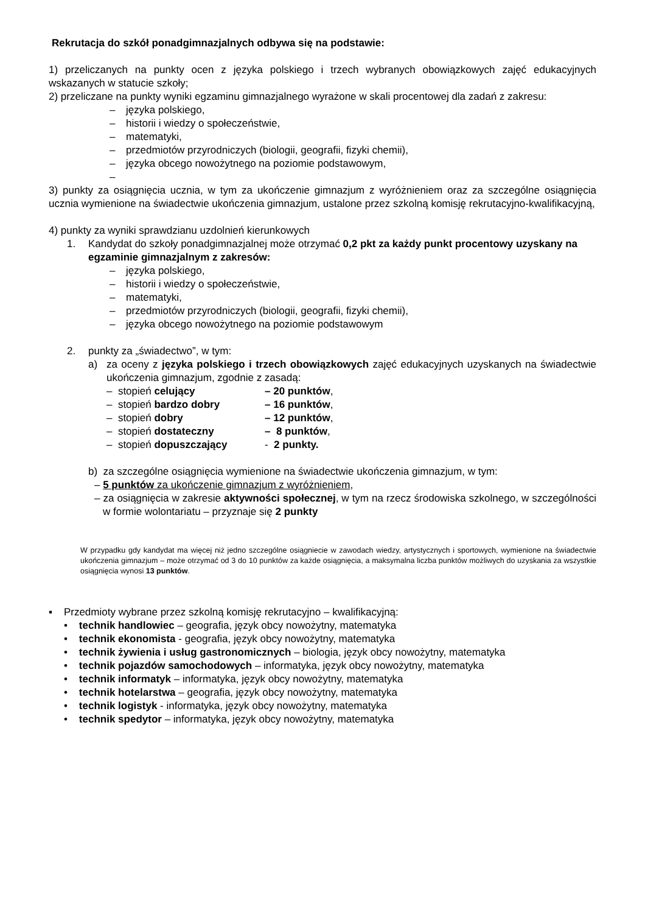Rekrutacja do szkół ponadgimnazjalnych odbywa się na podstawie:
1) przeliczanych na punkty ocen z języka polskiego i trzech wybranych obowiązkowych zajęć edukacyjnych wskazanych w statucie szkoły;
2) przeliczane na punkty wyniki egzaminu gimnazjalnego wyrażone w skali procentowej dla zadań z zakresu:
– języka polskiego,
– historii i wiedzy o społeczeństwie,
– matematyki,
– przedmiotów przyrodniczych (biologii, geografii, fizyki chemii),
– języka obcego nowożytnego na poziomie podstawowym,
–
3) punkty za osiągnięcia ucznia, w tym za ukończenie gimnazjum z wyróżnieniem oraz za szczególne osiągnięcia ucznia wymienione na świadectwie ukończenia gimnazjum, ustalone przez szkolną komisję rekrutacyjno-kwalifikacyjną,
4) punkty za wyniki sprawdzianu uzdolnień kierunkowych
1. Kandydat do szkoły ponadgimnazjalnej może otrzymać 0,2 pkt za każdy punkt procentowy uzyskany na egzaminie gimnazjalnym z zakresów:
– języka polskiego,
– historii i wiedzy o społeczeństwie,
– matematyki,
– przedmiotów przyrodniczych (biologii, geografii, fizyki chemii),
– języka obcego nowożytnego na poziomie podstawowym
2. punkty za „świadectwo”, w tym:
a) za oceny z języka polskiego i trzech obowiązkowych zajęć edukacyjnych uzyskanych na świadectwie ukończenia gimnazjum, zgodnie z zasadą:
| – stopień celujący | – 20 punktów , |
| – stopień bardzo dobry | – 16 punktów , |
| – stopień dobry | – 12 punktów , |
| – stopień dostateczny | – 8 punktów , |
| – stopień dopuszczający | - 2 punkty. |
b) za szczególne osiągnięcia wymienione na świadectwie ukończenia gimnazjum, w tym:
– 5 punktów za ukończenie gimnazjum z wyróżnieniem,
– za osiągnięcia w zakresie aktywności społecznej, w tym na rzecz środowiska szkolnego, w szczególności w formie wolontariatu – przyznaje się 2 punkty
W przypadku gdy kandydat ma więcej niż jedno szczególne osiągniecie w zawodach wiedzy, artystycznych i sportowych, wymienione na świadectwie ukończenia gimnazjum – może otrzymać od 3 do 10 punktów za każde osiągnięcia, a maksymalna liczba punktów możliwych do uzyskania za wszystkie osiągnięcia wynosi 13 punktów.
▪ Przedmioty wybrane przez szkolną komisję rekrutacyjno – kwalifikacyjną:
• technik handlowiec – geografia, język obcy nowożytny, matematyka
• technik ekonomista - geografia, język obcy nowożytny, matematyka
• technik żywienia i usług gastronomicznych – biologia, język obcy nowożytny, matematyka
• technik pojazdów samochodowych – informatyka, język obcy nowożytny, matematyka
• technik informatyk – informatyka, język obcy nowożytny, matematyka
• technik hotelarstwa – geografia, język obcy nowożytny, matematyka
• technik logistyk - informatyka, język obcy nowożytny, matematyka
• technik spedytor – informatyka, język obcy nowożytny, matematyka